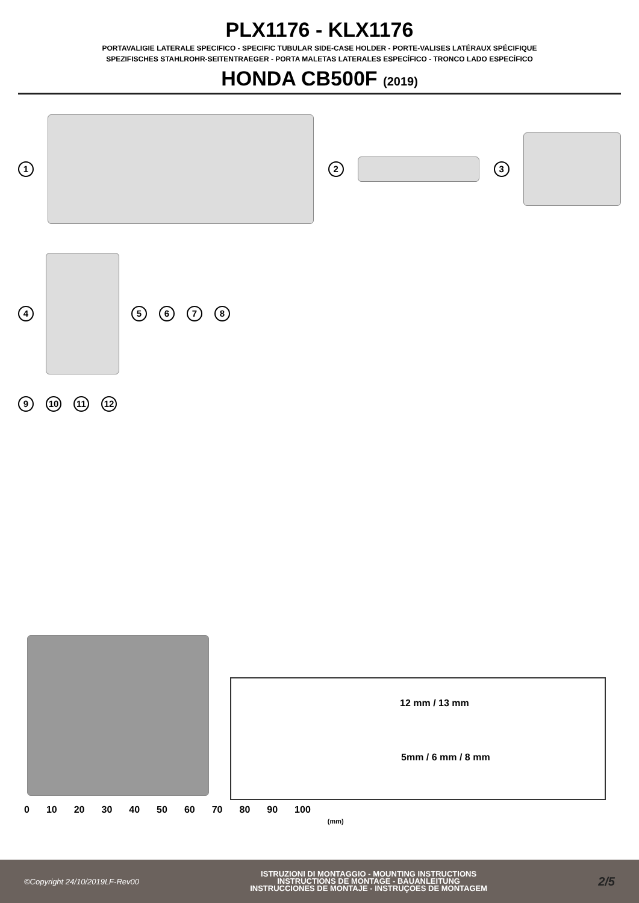PLX1176 - KLX1176
PORTAVALIGIE LATERALE SPECIFICO - SPECIFIC TUBULAR SIDE-CASE HOLDER - PORTE-VALISES LATÉRAUX SPÉCIFIQUE
SPEZIFISCHES STAHLROHR-SEITENTRAEGER - PORTA MALETAS LATERALES ESPECÍFICO - TRONCO LADO ESPECÍFICO
HONDA CB500F (2019)
1 2 3
4 5678
9 10 11 12
12 mm / 13 mm
5mm / 6 mm / 8 mm
0 10 20 30 40 50 60 70 80 90 100 (mm)
©Copyright 24/10/2019LF-Rev00
ISTRUZIONI DI MONTAGGIO - MOUNTING INSTRUCTIONS
INSTRUCTIONS DE MONTAGE - BAUANLEITUNG
INSTRUCCIONES DE MONTAJE - INSTRUÇOES DE MONTAGEM
2/5